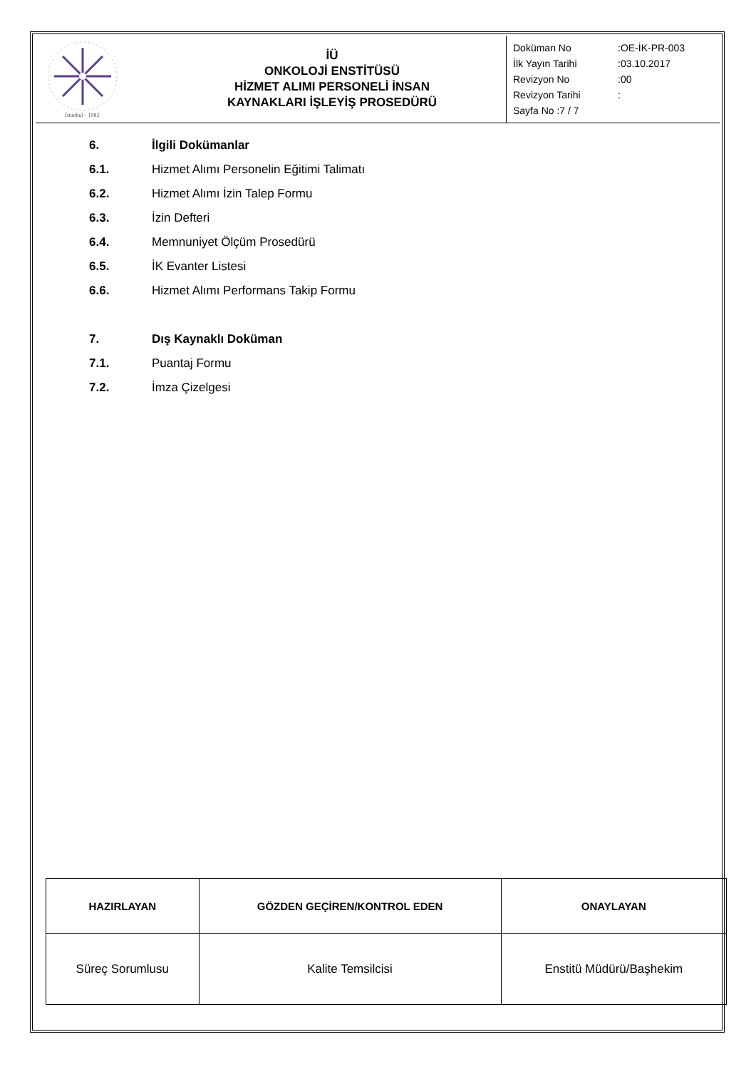| İstanbul - 1982 | İÜ ONKOLOJİ ENSTİTÜSÜ HİZMET ALIMI PERSONELİ İNSAN KAYNAKLARI İŞLEYİŞ PROSEDÜRÜ | / Doküman No / :OE-İK-PR-003 / / İlk Yayın Tarihi / :03.10.2017 / / Revizyon No / :00 / / Revizyon Tarihi / : / / Sayfa No :7 / 7 / / |
6. İlgili Dokümanlar
6.1. Hizmet Alımı Personelin Eğitimi Talimatı
6.2. Hizmet Alımı İzin Talep Formu
6.3. İzin Defteri
6.4. Memnuniyet Ölçüm Prosedürü
6.5. İK Evanter Listesi
6.6. Hizmet Alımı Performans Takip Formu
7. Dış Kaynaklı Doküman
7.1. Puantaj Formu
7.2. İmza Çizelgesi
| HAZIRLAYAN | GÖZDEN GEÇİREN/KONTROL EDEN | ONAYLAYAN |
| --- | --- | --- |
| Süreç Sorumlusu | Kalite Temsilcisi | Enstitü Müdürü/Başhekim |